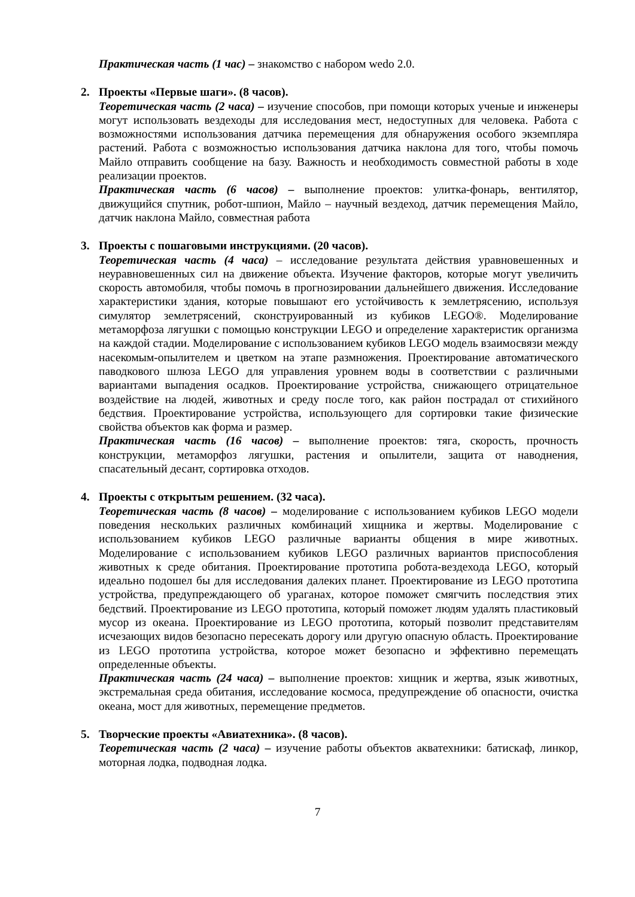Практическая часть (1 час) – знакомство с набором wedo 2.0.
2. Проекты «Первые шаги». (8 часов).
Теоретическая часть (2 часа) – изучение способов, при помощи которых ученые и инженеры могут использовать вездеходы для исследования мест, недоступных для человека. Работа с возможностями использования датчика перемещения для обнаружения особого экземпляра растений. Работа с возможностью использования датчика наклона для того, чтобы помочь Майло отправить сообщение на базу. Важность и необходимость совместной работы в ходе реализации проектов.
Практическая часть (6 часов) – выполнение проектов: улитка-фонарь, вентилятор, движущийся спутник, робот-шпион, Майло – научный вездеход, датчик перемещения Майло, датчик наклона Майло, совместная работа
3. Проекты с пошаговыми инструкциями. (20 часов).
Теоретическая часть (4 часа) – исследование результата действия уравновешенных и неуравновешенных сил на движение объекта. Изучение факторов, которые могут увеличить скорость автомобиля, чтобы помочь в прогнозировании дальнейшего движения. Исследование характеристики здания, которые повышают его устойчивость к землетрясению, используя симулятор землетрясений, сконструированный из кубиков LEGO®. Моделирование метаморфоза лягушки с помощью конструкции LEGO и определение характеристик организма на каждой стадии. Моделирование с использованием кубиков LEGO модель взаимосвязи между насекомым-опылителем и цветком на этапе размножения. Проектирование автоматического паводкового шлюза LEGO для управления уровнем воды в соответствии с различными вариантами выпадения осадков. Проектирование устройства, снижающего отрицательное воздействие на людей, животных и среду после того, как район пострадал от стихийного бедствия. Проектирование устройства, использующего для сортировки такие физические свойства объектов как форма и размер.
Практическая часть (16 часов) – выполнение проектов: тяга, скорость, прочность конструкции, метаморфоз лягушки, растения и опылители, защита от наводнения, спасательный десант, сортировка отходов.
4. Проекты с открытым решением. (32 часа).
Теоретическая часть (8 часов) – моделирование с использованием кубиков LEGO модели поведения нескольких различных комбинаций хищника и жертвы. Моделирование с использованием кубиков LEGO различные варианты общения в мире животных. Моделирование с использованием кубиков LEGO различных вариантов приспособления животных к среде обитания. Проектирование прототипа робота-вездехода LEGO, который идеально подошел бы для исследования далеких планет. Проектирование из LEGO прототипа устройства, предупреждающего об ураганах, которое поможет смягчить последствия этих бедствий. Проектирование из LEGO прототипа, который поможет людям удалять пластиковый мусор из океана. Проектирование из LEGO прототипа, который позволит представителям исчезающих видов безопасно пересекать дорогу или другую опасную область. Проектирование из LEGO прототипа устройства, которое может безопасно и эффективно перемещать определенные объекты.
Практическая часть (24 часа) – выполнение проектов: хищник и жертва, язык животных, экстремальная среда обитания, исследование космоса, предупреждение об опасности, очистка океана, мост для животных, перемещение предметов.
5. Творческие проекты «Авиатехника». (8 часов).
Теоретическая часть (2 часа) – изучение работы объектов акватехники: батискаф, линкор, моторная лодка, подводная лодка.
7